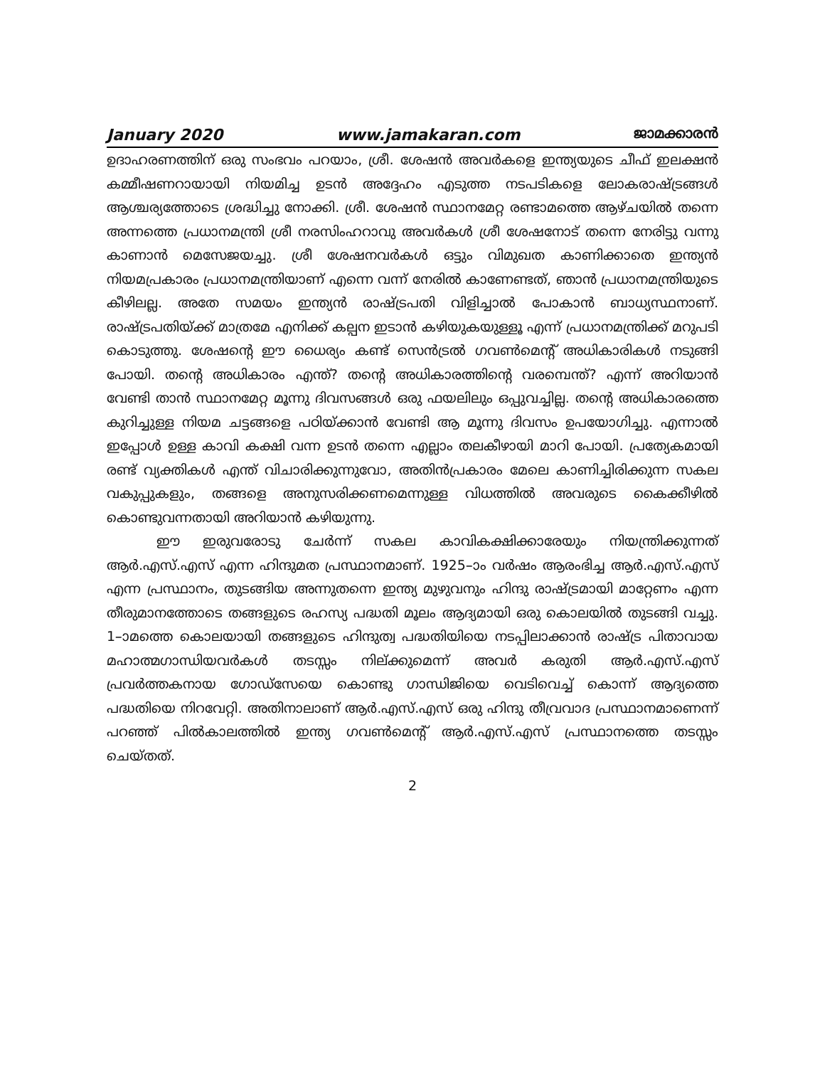January 2020 www.jamakaran.com ജാമക്കാരൻ
ഉദാഹരണത്തിന് ഒരു സംഭവം പറയാം, ശ്രീ. ശേഷൻ അവർകളെ ഇന്ത്യയുടെ ചീഫ് ഇലക്ഷൻ കമ്മീഷണറായായി നിയമിച്ച ഉടൻ അദ്ദേഹം എടുത്ത നടപടികളെ ലോകരാഷ്ട്രങ്ങൾ ആശ്ചര്യത്തോടെ ശ്രദ്ധിച്ചു നോക്കി. ശ്രീ. ശേഷൻ സ്ഥാനമേറ്റ രണ്ടാമത്തെ ആഴ്ചയിൽ തന്നെ അന്നത്തെ പ്രധാനമന്ത്രി ശ്രീ നരസിംഹറാവു അവർകൾ ശ്രീ ശേഷനോട് തന്നെ നേരിട്ടു വന്നു കാണാൻ മെസേജയച്ചു. ശ്രീ ശേഷനവർകൾ ഒട്ടും വിമുഖത കാണിക്കാതെ ഇന്ത്യൻ നിയമപ്രകാരം പ്രധാനമന്ത്രിയാണ് എന്നെ വന്ന് നേരിൽ കാണേണ്ടത്, ഞാൻ പ്രധാനമന്ത്രിയുടെ കീഴിലല്ല. അതേ സമയം ഇന്ത്യൻ രാഷ്ട്രപതി വിളിച്ചാൽ പോകാൻ ബാധ്യസ്ഥനാണ്. രാഷ്ട്രപതിയ്ക്ക് മാത്രമേ എനിക്ക് കല്പന ഇടാൻ കഴിയുകയുള്ളൂ എന്ന് പ്രധാനമന്ത്രിക്ക് മറുപടി കൊടുത്തു. ശേഷന്റെ ഈ ധൈര്യം കണ്ട് സെൻട്രൽ ഗവൺമെന്റ് അധികാരികൾ നടുങ്ങി പോയി. തന്റെ അധികാരം എന്ത്? തന്റെ അധികാരത്തിന്റെ വരമ്പെന്ത്? എന്ന് അറിയാൻ വേണ്ടി താൻ സ്ഥാനമേറ്റ മൂന്നു ദിവസങ്ങൾ ഒരു ഫയലിലും ഒപ്പുവച്ചില്ല. തന്റെ അധികാരത്തെ കുറിച്ചുള്ള നിയമ ചട്ടങ്ങളെ പഠിയ്ക്കാൻ വേണ്ടി ആ മൂന്നു ദിവസം ഉപയോഗിച്ചു. എന്നാൽ ഇപ്പോൾ ഉള്ള കാവി കക്ഷി വന്ന ഉടൻ തന്നെ എല്ലാം തലകീഴായി മാറി പോയി. പ്രത്യേകമായി രണ്ട് വ്യക്തികൾ എന്ത് വിചാരിക്കുന്നുവോ, അതിൻപ്രകാരം മേലെ കാണിച്ചിരിക്കുന്ന സകല വകുപ്പുകളും, തങ്ങളെ അനുസരിക്കണമെന്നുള്ള വിധത്തിൽ അവരുടെ കൈക്കീഴിൽ കൊണ്ടുവന്നതായി അറിയാൻ കഴിയുന്നു.
ഈ ഇരുവരോടു ചേർന്ന് സകല കാവികക്ഷിക്കാരേയും നിയന്ത്രിക്കുന്നത് ആർ.എസ്.എസ് എന്ന ഹിന്ദുമത പ്രസ്ഥാനമാണ്. 1925–ാം വർഷം ആരംഭിച്ച ആർ.എസ്.എസ് എന്ന പ്രസ്ഥാനം, തുടങ്ങിയ അന്നുതന്നെ ഇന്ത്യ മുഴുവനും ഹിന്ദു രാഷ്ട്രമായി മാറ്റേണം എന്ന തീരുമാനത്തോടെ തങ്ങളുടെ രഹസ്യ പദ്ധതി മൂലം ആദ്യമായി ഒരു കൊലയിൽ തുടങ്ങി വച്ചു. 1–ാമത്തെ കൊലയായി തങ്ങളുടെ ഹിന്ദുത്വ പദ്ധതിയിയെ നടപ്പിലാക്കാൻ രാഷ്ട്ര പിതാവായ മഹാത്മഗാന്ധിയവർകൾ തടസ്സം നില്ക്കുമെന്ന് അവർ കരുതി ആർ.എസ്.എസ് പ്രവർത്തകനായ ഗോഡ്സേയെ കൊണ്ടു ഗാന്ധിജിയെ വെടിവെച്ച് കൊന്ന് ആദ്യത്തെ പദ്ധതിയെ നിറവേറ്റി. അതിനാലാണ് ആർ.എസ്.എസ് ഒരു ഹിന്ദു തീവ്രവാദ പ്രസ്ഥാനമാണെന്ന് പറഞ്ഞ് പിൽകാലത്തിൽ ഇന്ത്യ ഗവൺമെന്റ് ആർ.എസ്.എസ് പ്രസ്ഥാനത്തെ തടസ്സം ചെയ്തത്.
2